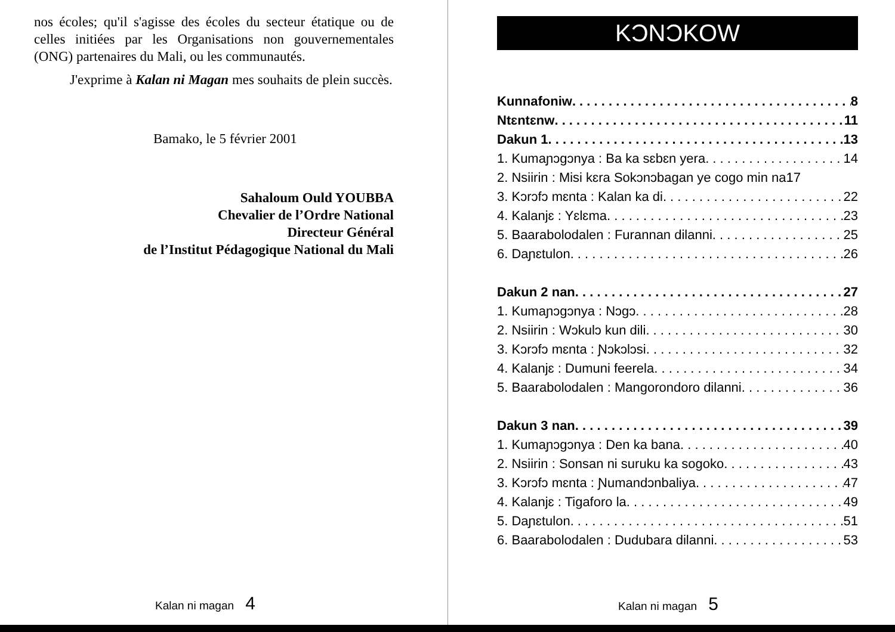nos écoles; qu'il s'agisse des écoles du secteur étatique ou de celles initiées par les Organisations non gouvernementales (ONG) partenaires du Mali, ou les communautés.
J'exprime à Kalan ni Magan mes souhaits de plein succès.
Bamako, le 5 février 2001
Sahaloum Ould YOUBBA
Chevalier de l’Ordre National
Directeur Général
de l’Institut Pédagogique National du Mali
Kalan ni magan 4
KƆNƆKOW
Kunnafoniw 8
Ntɛntɛnw 11
Dakun 1 13
1. Kumaɲɔgɔnya : Ba ka sɛbɛn yera 14
2. Nsiirin : Misi kɛra Sokɔnɔbagan ye cogo min na 17
3. Kɔrɔfɔ mɛnta : Kalan ka di 22
4. Kalanjɛ : Yɛlɛma 23
5. Baarabolodalen : Furannan dilanni 25
6. Daɲɛtulon 26
Dakun 2 nan 27
1. Kumaɲɔgɔnya : Nɔgɔ 28
2. Nsiirin : Wɔkulɔ kun dili 30
3. Kɔrɔfɔ mɛnta : Ɲɔkɔlɔsi 32
4. Kalanjɛ : Dumuni feerela 34
5. Baarabolodalen : Mangorondoro dilanni 36
Dakun 3 nan 39
1. Kumaɲɔgɔnya : Den ka bana 40
2. Nsiirin : Sonsan ni suruku ka sogoko 43
3. Kɔrɔfɔ mɛnta : Ɲumandɔnbaliya 47
4. Kalanjɛ : Tigaforo la 49
5. Daɲɛtulon 51
6. Baarabolodalen : Dudubara dilanni 53
Kalan ni magan 5